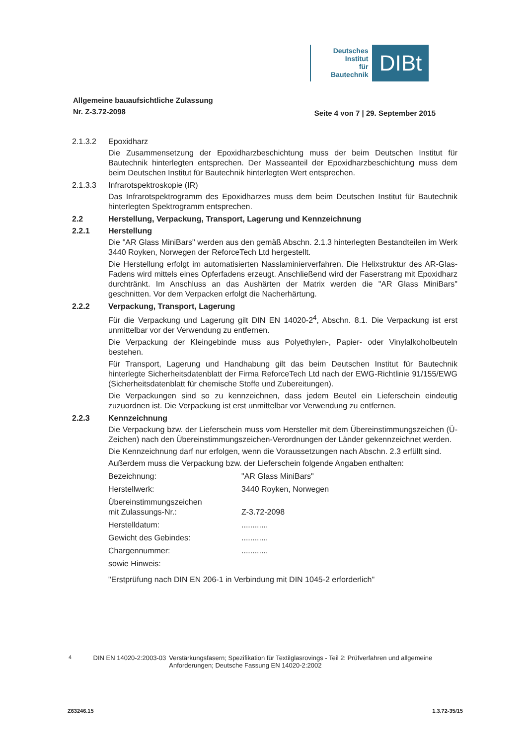Deutsches
Institut
für
Bautechnik
DIBt
Allgemeine bauaufsichtliche Zulassung
Nr. Z-3.72-2098
Seite 4 von 7 | 29. September 2015
2.1.3.2 Epoxidharz
Die Zusammensetzung der Epoxidharzbeschichtung muss der beim Deutschen Institut für Bautechnik hinterlegten entsprechen. Der Masseanteil der Epoxidharzbeschichtung muss dem beim Deutschen Institut für Bautechnik hinterlegten Wert entsprechen.
2.1.3.3 Infrarotspektroskopie (IR)
Das Infrarotspektrogramm des Epoxidharzes muss dem beim Deutschen Institut für Bautechnik hinterlegten Spektrogramm entsprechen.
2.2 Herstellung, Verpackung, Transport, Lagerung und Kennzeichnung
2.2.1 Herstellung
Die "AR Glass MiniBars" werden aus den gemäß Abschn. 2.1.3 hinterlegten Bestandteilen im Werk 3440 Royken, Norwegen der ReforceTech Ltd hergestellt.
Die Herstellung erfolgt im automatisierten Nasslaminierverfahren. Die Helixstruktur des AR-Glas-Fadens wird mittels eines Opferfadens erzeugt. Anschließend wird der Faserstrang mit Epoxidharz durchtränkt. Im Anschluss an das Aushärten der Matrix werden die "AR Glass MiniBars" geschnitten. Vor dem Verpacken erfolgt die Nacherhärtung.
2.2.2 Verpackung, Transport, Lagerung
Für die Verpackung und Lagerung gilt DIN EN 14020-2<sup>4</sup>, Abschn. 8.1. Die Verpackung ist erst unmittelbar vor der Verwendung zu entfernen.
Die Verpackung der Kleingebinde muss aus Polyethylen-, Papier- oder Vinylalkoholbeuteln bestehen.
Für Transport, Lagerung und Handhabung gilt das beim Deutschen Institut für Bautechnik hinterlegte Sicherheitsdatenblatt der Firma ReforceTech Ltd nach der EWG-Richtlinie 91/155/EWG (Sicherheitsdatenblatt für chemische Stoffe und Zubereitungen).
Die Verpackungen sind so zu kennzeichnen, dass jedem Beutel ein Lieferschein eindeutig zuzuordnen ist. Die Verpackung ist erst unmittelbar vor Verwendung zu entfernen.
2.2.3 Kennzeichnung
Die Verpackung bzw. der Lieferschein muss vom Hersteller mit dem Übereinstimmungs­zeichen (Ü-Zeichen) nach den Übereinstimmungszeichen-Verordnungen der Länder gekennzeichnet werden.
Die Kennzeichnung darf nur erfolgen, wenn die Voraussetzungen nach Abschn. 2.3 erfüllt sind.
Außerdem muss die Verpackung bzw. der Lieferschein folgende Angaben enthalten:
Bezeichnung: "AR Glass MiniBars" Herstellwerk: 3440 Royken, Norwegen Übereinstimmungszeichen
mit Zulassungs-Nr.:
Z-3.72-2098 Herstelldatum:............ Gewicht des Gebindes:............ Chargennummer:............ sowie Hinweis:
"Erstprüfung nach DIN EN 206-1 in Verbindung mit DIN 1045-2 erforderlich"
<sup>4</sup> DIN EN 14020-2:2003-03 Verstärkungsfasern; Spezifikation für Textilglasrovings - Teil 2: Prüfverfahren und allgemeine Anforderungen; Deutsche Fassung EN 14020-2:2002
Z63246.15 1.3.72-35/15